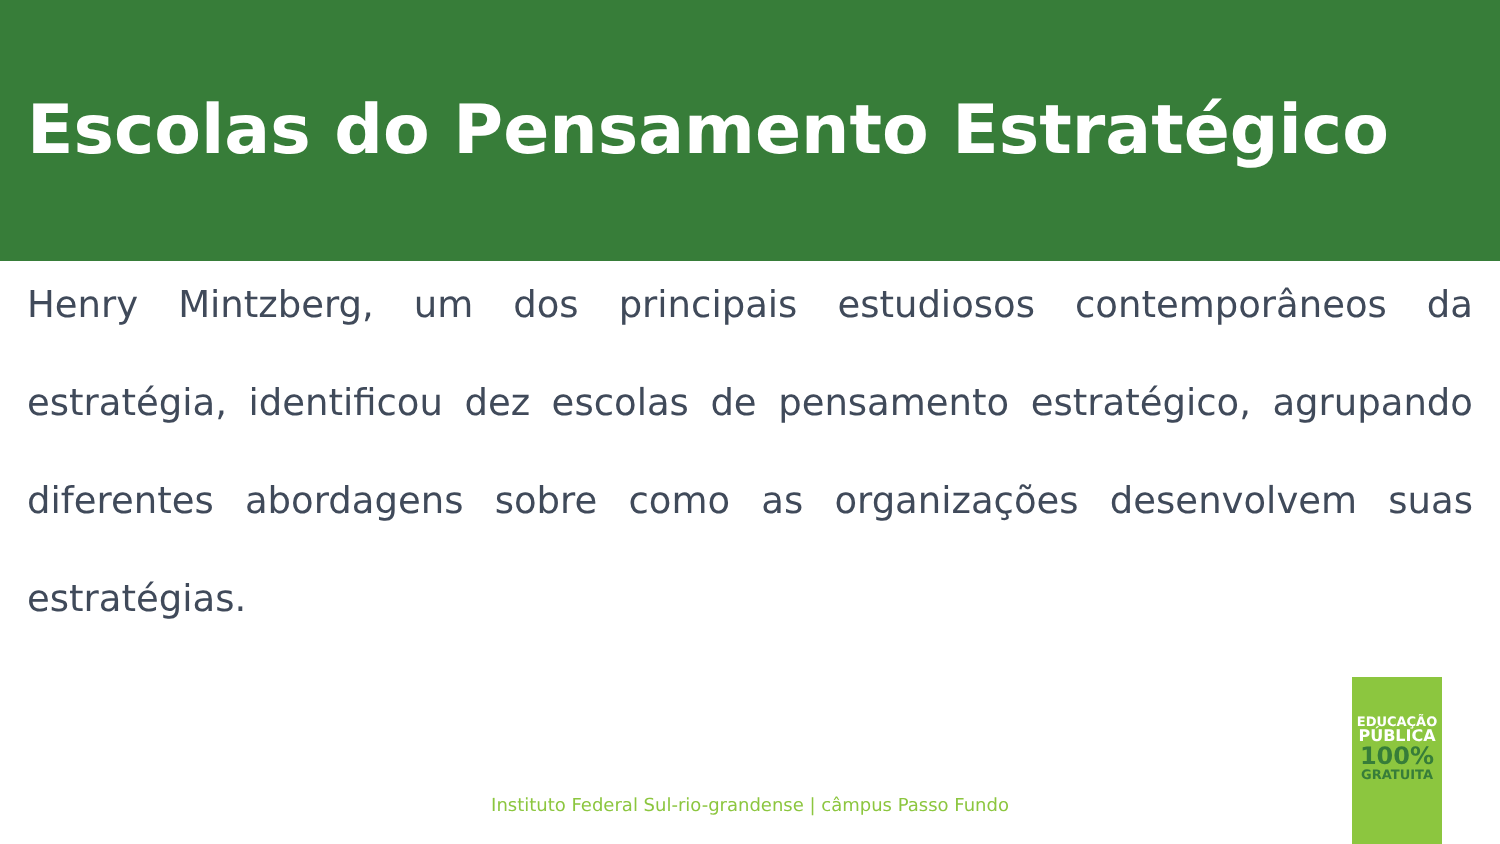Escolas do Pensamento Estratégico
Henry Mintzberg, um dos principais estudiosos contemporâneos da estratégia, identificou dez escolas de pensamento estratégico, agrupando diferentes abordagens sobre como as organizações desenvolvem suas estratégias.
Instituto Federal Sul-rio-grandense | câmpus Passo Fundo
EDUCAÇÃO
PÚBLICA
100%
GRATUITA